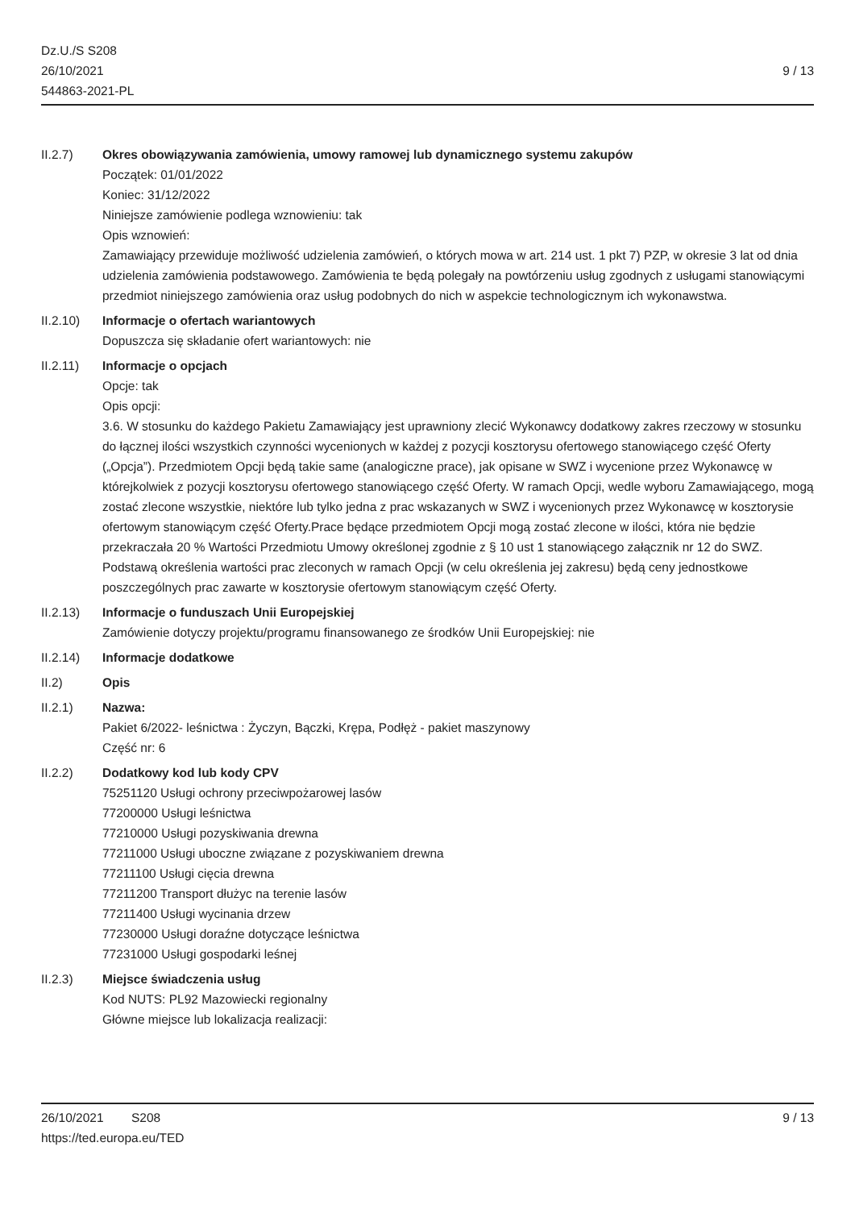Dz.U./S S208
26/10/2021
544863-2021-PL
9 / 13
II.2.7) Okres obowiązywania zamówienia, umowy ramowej lub dynamicznego systemu zakupów
Początek: 01/01/2022
Koniec: 31/12/2022
Niniejsze zamówienie podlega wznowieniu: tak
Opis wznowień:
Zamawiający przewiduje możliwość udzielenia zamówień, o których mowa w art. 214 ust. 1 pkt 7) PZP, w okresie 3 lat od dnia udzielenia zamówienia podstawowego. Zamówienia te będą polegały na powtórzeniu usług zgodnych z usługami stanowiącymi przedmiot niniejszego zamówienia oraz usług podobnych do nich w aspekcie technologicznym ich wykonawstwa.
II.2.10) Informacje o ofertach wariantowych
Dopuszcza się składanie ofert wariantowych: nie
II.2.11) Informacje o opcjach
Opcje: tak
Opis opcji:
3.6. W stosunku do każdego Pakietu Zamawiający jest uprawniony zlecić Wykonawcy dodatkowy zakres rzeczowy w stosunku do łącznej ilości wszystkich czynności wycenionych w każdej z pozycji kosztorysu ofertowego stanowiącego część Oferty („Opcja”). Przedmiotem Opcji będą takie same (analogiczne prace), jak opisane w SWZ i wycenione przez Wykonawcę w którejkolwiek z pozycji kosztorysu ofertowego stanowiącego część Oferty. W ramach Opcji, wedle wyboru Zamawiającego, mogą zostać zlecone wszystkie, niektóre lub tylko jedna z prac wskazanych w SWZ i wycenionych przez Wykonawcę w kosztorysie ofertowym stanowiącym część Oferty.Prace będące przedmiotem Opcji mogą zostać zlecone w ilości, która nie będzie przekraczała 20 % Wartości Przedmiotu Umowy określonej zgodnie z § 10 ust 1 stanowiącego załącznik nr 12 do SWZ. Podstawą określenia wartości prac zleconych w ramach Opcji (w celu określenia jej zakresu) będą ceny jednostkowe poszczególnych prac zawarte w kosztorysie ofertowym stanowiącym część Oferty.
II.2.13) Informacje o funduszach Unii Europejskiej
Zamówienie dotyczy projektu/programu finansowanego ze środków Unii Europejskiej: nie
II.2.14) Informacje dodatkowe
II.2) Opis
II.2.1) Nazwa:
Pakiet 6/2022- leśnictwa : Życzyn, Bączki, Krępa, Podłęż - pakiet maszynowy
Część nr: 6
II.2.2) Dodatkowy kod lub kody CPV
75251120 Usługi ochrony przeciwpożarowej lasów
77200000 Usługi leśnictwa
77210000 Usługi pozyskiwania drewna
77211000 Usługi uboczne związane z pozyskiwaniem drewna
77211100 Usługi cięcia drewna
77211200 Transport dłużyc na terenie lasów
77211400 Usługi wycinania drzew
77230000 Usługi doraźne dotyczące leśnictwa
77231000 Usługi gospodarki leśnej
II.2.3) Miejsce świadczenia usług
Kod NUTS: PL92 Mazowiecki regionalny
Główne miejsce lub lokalizacja realizacji:
26/10/2021 S208 9 / 13
https://ted.europa.eu/TED